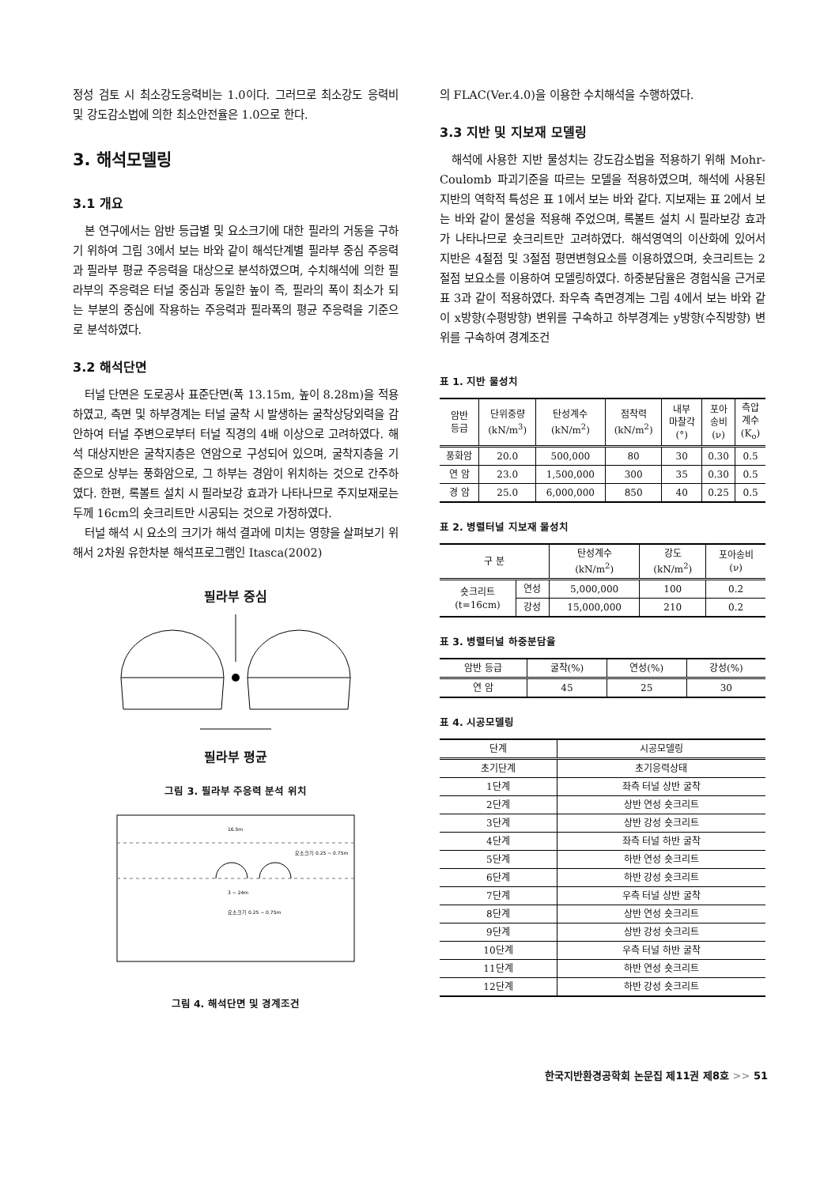정성 검토 시 최소강도응력비는 1.0이다. 그러므로 최소강도 응력비 및 강도감소법에 의한 최소안전율은 1.0으로 한다.
3. 해석모델링
3.1 개요
본 연구에서는 암반 등급별 및 요소크기에 대한 필라의 거동을 구하기 위하여 그림 3에서 보는 바와 같이 해석단계별 필라부 중심 주응력과 필라부 평균 주응력을 대상으로 분석하였으며, 수치해석에 의한 필라부의 주응력은 터널 중심과 동일한 높이 즉, 필라의 폭이 최소가 되는 부분의 중심에 작용하는 주응력과 필라폭의 평균 주응력을 기준으로 분석하였다.
3.2 해석단면
터널 단면은 도로공사 표준단면(폭 13.15m, 높이 8.28m)을 적용하였고, 측면 및 하부경계는 터널 굴착 시 발생하는 굴착상당외력을 감안하여 터널 주변으로부터 터널 직경의 4배 이상으로 고려하였다. 해석 대상지반은 굴착지층은 연암으로 구성되어 있으며, 굴착지층을 기준으로 상부는 풍화암으로, 그 하부는 경암이 위치하는 것으로 간주하였다. 한편, 록볼트 설치 시 필라보강 효과가 나타나므로 주지보재로는 두께 16cm의 숏크리트만 시공되는 것으로 가정하였다.
터널 해석 시 요소의 크기가 해석 결과에 미치는 영향을 살펴보기 위해서 2차원 유한차분 해석프로그램인 Itasca(2002)
필라부 중심
필라부 평균
그림 3. 필라부 주응력 분석 위치
16.5m
요소크기 0.25 ~ 0.75m
3 ~ 24m
요소크기 0.25 ~ 0.75m
그림 4. 해석단면 및 경계조건
의 FLAC(Ver.4.0)을 이용한 수치해석을 수행하였다.
3.3 지반 및 지보재 모델링
해석에 사용한 지반 물성치는 강도감소법을 적용하기 위해 Mohr-Coulomb 파괴기준을 따르는 모델을 적용하였으며, 해석에 사용된 지반의 역학적 특성은 표 1에서 보는 바와 같다. 지보재는 표 2에서 보는 바와 같이 물성을 적용해 주었으며, 록볼트 설치 시 필라보강 효과가 나타나므로 숏크리트만 고려하였다. 해석영역의 이산화에 있어서 지반은 4절점 및 3절점 평면변형요소를 이용하였으며, 숏크리트는 2절점 보요소를 이용하여 모델링하였다. 하중분담율은 경험식을 근거로 표 3과 같이 적용하였다. 좌우측 측면경계는 그림 4에서 보는 바와 같이 x방향(수평방향) 변위를 구속하고 하부경계는 y방향(수직방향) 변위를 구속하여 경계조건
표 1. 지반 물성치
| 암반 등급 | 단위중량 (kN/m<sup>3</sup>) | 탄성계수 (kN/m<sup>2</sup>) | 점착력 (kN/m<sup>2</sup>) | 내부 마찰각 (°) | 포아 송비 (ν) | 측압 계수 (K<sub>o</sub>) |
| --- | --- | --- | --- | --- | --- | --- |
| 풍화암 | 20.0 | 500,000 | 80 | 30 | 0.30 | 0.5 |
| 연 암 | 23.0 | 1,500,000 | 300 | 35 | 0.30 | 0.5 |
| 경 암 | 25.0 | 6,000,000 | 850 | 40 | 0.25 | 0.5 |
표 2. 병렬터널 지보재 물성치
| 구 분 | | 탄성계수 (kN/m<sup>2</sup>) | 강도 (kN/m<sup>2</sup>) | 포아송비 (ν) |
| --- | --- | --- | --- | --- |
| 숏크리트 (t=16cm) | 연성 | 5,000,000 | 100 | 0.2 |
| | 강성 | 15,000,000 | 210 | 0.2 |
표 3. 병렬터널 하중분담율
| 암반 등급 | 굴착(%) | 연성(%) | 강성(%) |
| --- | --- | --- | --- |
| 연 암 | 45 | 25 | 30 |
표 4. 시공모델링
| 단계 | 시공모델링 |
| --- | --- |
| 초기단계 | 초기응력상태 |
| 1단계 | 좌측 터널 상반 굴착 |
| 2단계 | 상반 연성 숏크리트 |
| 3단계 | 상반 강성 숏크리트 |
| 4단계 | 좌측 터널 하반 굴착 |
| 5단계 | 하반 연성 숏크리트 |
| 6단계 | 하반 강성 숏크리트 |
| 7단계 | 우측 터널 상반 굴착 |
| 8단계 | 상반 연성 숏크리트 |
| 9단계 | 상반 강성 숏크리트 |
| 10단계 | 우측 터널 하반 굴착 |
| 11단계 | 하반 연성 숏크리트 |
| 12단계 | 하반 강성 숏크리트 |
한국지반환경공학회 논문집 제11권 제8호 >> 51